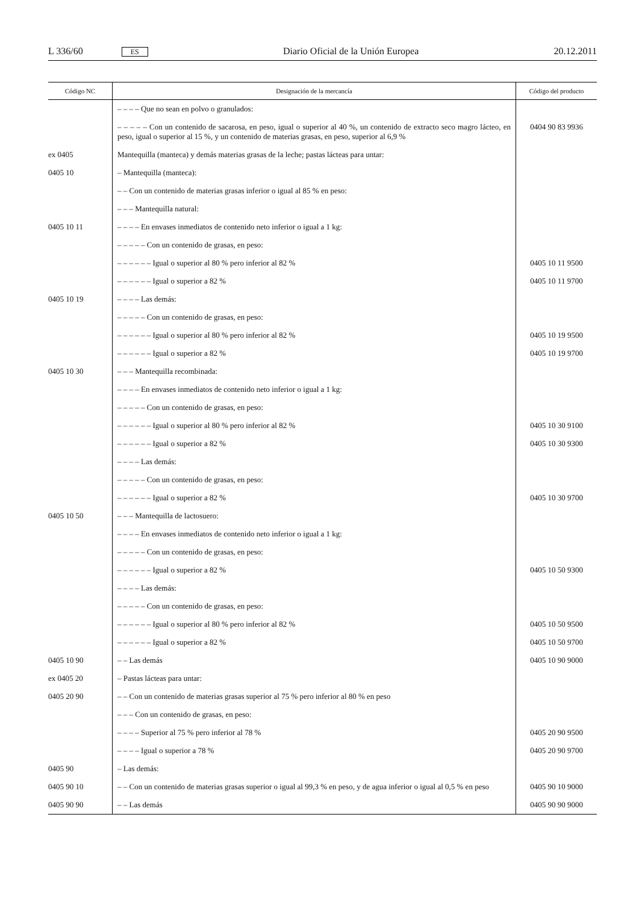L 336/60 ES Diario Oficial de la Unión Europea 20.12.2011
| Código NC | Designación de la mercancía | Código del producto |
| --- | --- | --- |
| | – – – – Que no sean en polvo o granulados: | |
| | – – – – – Con un contenido de sacarosa, en peso, igual o superior al 40 %, un contenido de extracto seco magro lácteo, en peso, igual o superior al 15 %, y un contenido de materias grasas, en peso, superior al 6,9 % | 0404 90 83 9936 |
| ex 0405 | Mantequilla (manteca) y demás materias grasas de la leche; pastas lácteas para untar: | |
| 0405 10 | – Mantequilla (manteca): | |
| | – – Con un contenido de materias grasas inferior o igual al 85 % en peso: | |
| | – – – Mantequilla natural: | |
| 0405 10 11 | – – – – En envases inmediatos de contenido neto inferior o igual a 1 kg: | |
| | – – – – – Con un contenido de grasas, en peso: | |
| | – – – – – – Igual o superior al 80 % pero inferior al 82 % | 0405 10 11 9500 |
| | – – – – – – Igual o superior a 82 % | 0405 10 11 9700 |
| 0405 10 19 | – – – – Las demás: | |
| | – – – – – Con un contenido de grasas, en peso: | |
| | – – – – – – Igual o superior al 80 % pero inferior al 82 % | 0405 10 19 9500 |
| | – – – – – – Igual o superior a 82 % | 0405 10 19 9700 |
| 0405 10 30 | – – – Mantequilla recombinada: | |
| | – – – – En envases inmediatos de contenido neto inferior o igual a 1 kg: | |
| | – – – – – Con un contenido de grasas, en peso: | |
| | – – – – – – Igual o superior al 80 % pero inferior al 82 % | 0405 10 30 9100 |
| | – – – – – – Igual o superior a 82 % | 0405 10 30 9300 |
| | – – – – Las demás: | |
| | – – – – – Con un contenido de grasas, en peso: | |
| | – – – – – – Igual o superior a 82 % | 0405 10 30 9700 |
| 0405 10 50 | – – – Mantequilla de lactosuero: | |
| | – – – – En envases inmediatos de contenido neto inferior o igual a 1 kg: | |
| | – – – – – Con un contenido de grasas, en peso: | |
| | – – – – – – Igual o superior a 82 % | 0405 10 50 9300 |
| | – – – – Las demás: | |
| | – – – – – Con un contenido de grasas, en peso: | |
| | – – – – – – Igual o superior al 80 % pero inferior al 82 % | 0405 10 50 9500 |
| | – – – – – – Igual o superior a 82 % | 0405 10 50 9700 |
| 0405 10 90 | – – Las demás | 0405 10 90 9000 |
| ex 0405 20 | – Pastas lácteas para untar: | |
| 0405 20 90 | – – Con un contenido de materias grasas superior al 75 % pero inferior al 80 % en peso | |
| | – – – Con un contenido de grasas, en peso: | |
| | – – – – Superior al 75 % pero inferior al 78 % | 0405 20 90 9500 |
| | – – – – Igual o superior a 78 % | 0405 20 90 9700 |
| 0405 90 | – Las demás: | |
| 0405 90 10 | – – Con un contenido de materias grasas superior o igual al 99,3 % en peso, y de agua inferior o igual al 0,5 % en peso | 0405 90 10 9000 |
| 0405 90 90 | – – Las demás | 0405 90 90 9000 |